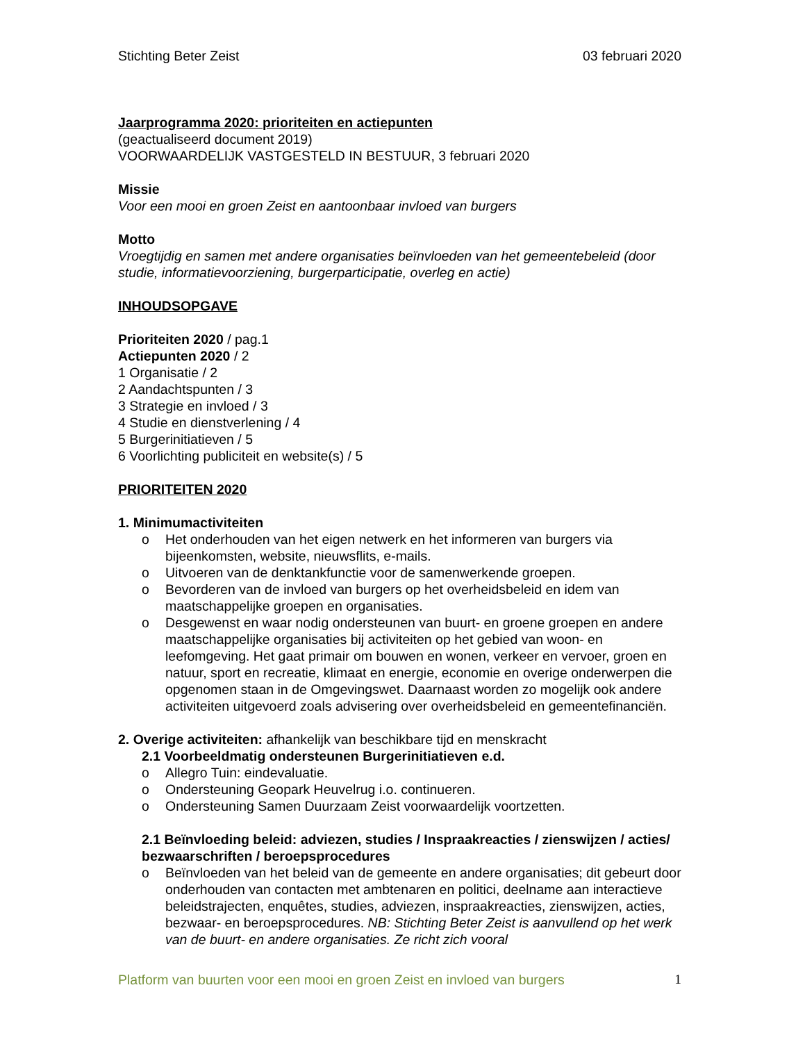Stichting Beter Zeist 03 februari 2020
Jaarprogramma 2020: prioriteiten en actiepunten
(geactualiseerd document 2019)
VOORWAARDELIJK VASTGESTELD IN BESTUUR, 3 februari 2020
Missie
Voor een mooi en groen Zeist en aantoonbaar invloed van burgers
Motto
Vroegtijdig en samen met andere organisaties beïnvloeden van het gemeentebeleid (door studie, informatievoorziening, burgerparticipatie, overleg en actie)
INHOUDSOPGAVE
Prioriteiten 2020 / pag.1
Actiepunten 2020 / 2
1 Organisatie / 2
2 Aandachtspunten / 3
3 Strategie en invloed / 3
4 Studie en dienstverlening / 4
5 Burgerinitiatieven / 5
6 Voorlichting publiciteit en website(s) / 5
PRIORITEITEN 2020
1. Minimumactiviteiten
o Het onderhouden van het eigen netwerk en het informeren van burgers via bijeenkomsten, website, nieuwsflits, e-mails.
o Uitvoeren van de denktankfunctie voor de samenwerkende groepen.
o Bevorderen van de invloed van burgers op het overheidsbeleid en idem van maatschappelijke groepen en organisaties.
o Desgewenst en waar nodig ondersteunen van buurt- en groene groepen en andere maatschappelijke organisaties bij activiteiten op het gebied van woon- en leefomgeving. Het gaat primair om bouwen en wonen, verkeer en vervoer, groen en natuur, sport en recreatie, klimaat en energie, economie en overige onderwerpen die opgenomen staan in de Omgevingswet. Daarnaast worden zo mogelijk ook andere activiteiten uitgevoerd zoals advisering over overheidsbeleid en gemeentefinanciën.
2. Overige activiteiten: afhankelijk van beschikbare tijd en menskracht
2.1 Voorbeeldmatig ondersteunen Burgerinitiatieven e.d.
o Allegro Tuin: eindevaluatie.
o Ondersteuning Geopark Heuvelrug i.o. continueren.
o Ondersteuning Samen Duurzaam Zeist voorwaardelijk voortzetten.
2.1 Beïnvloeding beleid: adviezen, studies / Inspraakreacties / zienswijzen / acties/ bezwaarschriften / beroepsprocedures
o Beïnvloeden van het beleid van de gemeente en andere organisaties; dit gebeurt door onderhouden van contacten met ambtenaren en politici, deelname aan interactieve beleidstrajecten, enquêtes, studies, adviezen, inspraakreacties, zienswijzen, acties, bezwaar- en beroepsprocedures. NB: Stichting Beter Zeist is aanvullend op het werk van de buurt- en andere organisaties. Ze richt zich vooral
Platform van buurten voor een mooi en groen Zeist en invloed van burgers 1